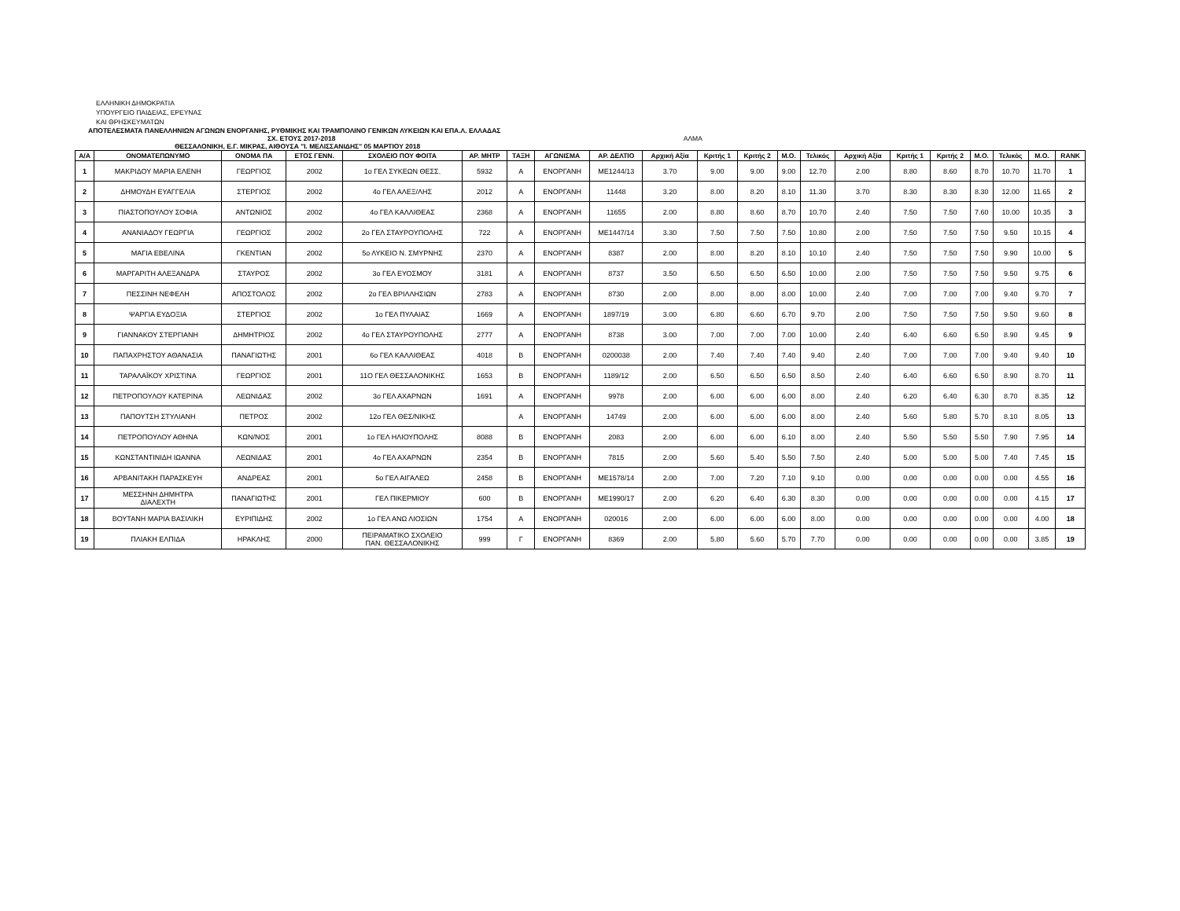ΕΛΛΗΝΙΚΗ ΔΗΜΟΚΡΑΤΙΑ
ΥΠΟΥΡΓΕΙΟ ΠΑΙΔΕΙΑΣ, ΕΡΕΥΝΑΣ
ΚΑΙ ΘΡΗΣΚΕΥΜΑΤΩΝ
ΑΠΟΤΕΛΕΣΜΑΤΑ ΠΑΝΕΛΛΗΝΙΩΝ ΑΓΩΝΩΝ ΕΝΟΡΓΑΝΗΣ, ΡΥΘΜΙΚΗΣ ΚΑΙ ΤΡΑΜΠΟΛΙΝΟ ΓΕΝΙΚΩΝ ΛΥΚΕΙΩΝ ΚΑΙ ΕΠΑ.Λ. ΕΛΛΑΔΑΣ
ΣΧ. ΕΤΟΥΣ 2017-2018 ΑΛΜΑ
ΘΕΣΣΑΛΟΝΙΚΗ, Ε.Γ. ΜΙΚΡΑΣ, ΑΙΘΟΥΣΑ "Ι. ΜΕΛΙΣΣΑΝΙΔΗΣ" 05 ΜΑΡΤΙΟΥ 2018
| Α/Α | ΟΝΟΜΑΤΕΠΩΝΥΜΟ | ΟΝΟΜΑ ΠΑ | ΕΤΟΣ ΓΕΝΝ. | ΣΧΟΛΕΙΟ ΠΟΥ ΦΟΙΤΑ | ΑΡ. ΜΗΤΡ | ΤΑΞΗ | ΑΓΩΝΙΣΜΑ | ΑΡ. ΔΕΛΤΙΟ | Αρχική Αξία | Κριτής 1 | Κριτής 2 | Μ.Ο. | Τελικός | Αρχική Αξία | Κριτής 1 | Κριτής 2 | Μ.Ο. | Τελικός | Μ.Ο. | RANK |
| --- | --- | --- | --- | --- | --- | --- | --- | --- | --- | --- | --- | --- | --- | --- | --- | --- | --- | --- | --- | --- |
| 1 | ΜΑΚΡΙΔΟΥ ΜΑΡΙΑ ΕΛΕΝΗ | ΓΕΩΡΓΙΟΣ | 2002 | 1ο ΓΕΛ ΣΥΚΕΩΝ ΘΕΣΣ. | 5932 | Α | ΕΝΟΡΓΑΝΗ | ΜΕ1244/13 | 3.70 | 9.00 | 9.00 | 9.00 | 12.70 | 2.00 | 8.80 | 8.60 | 8.70 | 10.70 | 11.70 | 1 |
| 2 | ΔΗΜΟΥΔΗ ΕΥΑΓΓΕΛΙΑ | ΣΤΕΡΓΙΟΣ | 2002 | 4ο ΓΕΛ ΑΛΕΞ/ΛΗΣ | 2012 | Α | ΕΝΟΡΓΑΝΗ | 11448 | 3.20 | 8.00 | 8.20 | 8.10 | 11.30 | 3.70 | 8.30 | 8.30 | 8.30 | 12.00 | 11.65 | 2 |
| 3 | ΠΙΑΣΤΟΠΟΥΛΟΥ ΣΟΦΙΑ | ΑΝΤΩΝΙΟΣ | 2002 | 4ο ΓΕΛ ΚΑΛΛΙΘΕΑΣ | 2368 | Α | ΕΝΟΡΓΑΝΗ | 11655 | 2.00 | 8.80 | 8.60 | 8.70 | 10.70 | 2.40 | 7.50 | 7.50 | 7.60 | 10.00 | 10.35 | 3 |
| 4 | ΑΝΑΝΙΑΔΟΥ ΓΕΩΡΓΙΑ | ΓΕΩΡΓΙΟΣ | 2002 | 2ο ΓΕΛ ΣΤΑΥΡΟΥΠΟΛΗΣ | 722 | Α | ΕΝΟΡΓΑΝΗ | ΜΕ1447/14 | 3.30 | 7.50 | 7.50 | 7.50 | 10.80 | 2.00 | 7.50 | 7.50 | 7.50 | 9.50 | 10.15 | 4 |
| 5 | ΜΑΓΙΑ ΕΒΕΛΙΝΑ | ΓΚΕΝΤΙΑΝ | 2002 | 5ο ΛΥΚΕΙΟ Ν. ΣΜΥΡΝΗΣ | 2370 | Α | ΕΝΟΡΓΑΝΗ | 8387 | 2.00 | 8.00 | 8.20 | 8.10 | 10.10 | 2.40 | 7.50 | 7.50 | 7.50 | 9.90 | 10.00 | 5 |
| 6 | ΜΑΡΓΑΡΙΤΗ ΑΛΕΞΑΝΔΡΑ | ΣΤΑΥΡΟΣ | 2002 | 3ο ΓΕΛ ΕΥΟΣΜΟΥ | 3181 | Α | ΕΝΟΡΓΑΝΗ | 8737 | 3.50 | 6.50 | 6.50 | 6.50 | 10.00 | 2.00 | 7.50 | 7.50 | 7.50 | 9.50 | 9.75 | 6 |
| 7 | ΠΕΣΣΙΝΗ ΝΕΦΕΛΗ | ΑΠΟΣΤΟΛΟΣ | 2002 | 2ο ΓΕΛ ΒΡΙΛΛΗΣΙΩΝ | 2783 | Α | ΕΝΟΡΓΑΝΗ | 8730 | 2.00 | 8.00 | 8.00 | 8.00 | 10.00 | 2.40 | 7.00 | 7.00 | 7.00 | 9.40 | 9.70 | 7 |
| 8 | ΨΑΡΓΙΑ ΕΥΔΟΞΙΑ | ΣΤΕΡΓΙΟΣ | 2002 | 1ο ΓΕΛ ΠΥΛΑΙΑΣ | 1669 | Α | ΕΝΟΡΓΑΝΗ | 1897/19 | 3.00 | 6.80 | 6.60 | 6.70 | 9.70 | 2.00 | 7.50 | 7.50 | 7.50 | 9.50 | 9.60 | 8 |
| 9 | ΓΙΑΝΝΑΚΟΥ ΣΤΕΡΓΙΑΝΗ | ΔΗΜΗΤΡΙΟΣ | 2002 | 4ο ΓΕΛ ΣΤΑΥΡΟΥΠΟΛΗΣ | 2777 | Α | ΕΝΟΡΓΑΝΗ | 8738 | 3.00 | 7.00 | 7.00 | 7.00 | 10.00 | 2.40 | 6.40 | 6.60 | 6.50 | 8.90 | 9.45 | 9 |
| 10 | ΠΑΠΑΧΡΗΣΤΟΥ ΑΘΑΝΑΣΙΑ | ΠΑΝΑΓΙΩΤΗΣ | 2001 | 6ο ΓΕΛ ΚΑΛΛΙΘΕΑΣ | 4018 | Β | ΕΝΟΡΓΑΝΗ | 0200038 | 2.00 | 7.40 | 7.40 | 7.40 | 9.40 | 2.40 | 7.00 | 7.00 | 7.00 | 9.40 | 9.40 | 10 |
| 11 | ΤΑΡΑΛΑΪΚΟΥ ΧΡΙΣΤΙΝΑ | ΓΕΩΡΓΙΟΣ | 2001 | 11Ο ΓΕΛ ΘΕΣΣΑΛΟΝΙΚΗΣ | 1653 | Β | ΕΝΟΡΓΑΝΗ | 1189/12 | 2.00 | 6.50 | 6.50 | 6.50 | 8.50 | 2.40 | 6.40 | 6.60 | 6.50 | 8.90 | 8.70 | 11 |
| 12 | ΠΕΤΡΟΠΟΥΛΟΥ ΚΑΤΕΡΙΝΑ | ΛΕΩΝΙΔΑΣ | 2002 | 3ο ΓΕΛ ΑΧΑΡΝΩΝ | 1691 | Α | ΕΝΟΡΓΑΝΗ | 9978 | 2.00 | 6.00 | 6.00 | 6.00 | 8.00 | 2.40 | 6.20 | 6.40 | 6.30 | 8.70 | 8.35 | 12 |
| 13 | ΠΑΠΟΥΤΣΗ ΣΤΥΛΙΑΝΗ | ΠΕΤΡΟΣ | 2002 | 12ο ΓΕΛ ΘΕΣ/ΝΙΚΗΣ | | Α | ΕΝΟΡΓΑΝΗ | 14749 | 2.00 | 6.00 | 6.00 | 6.00 | 8.00 | 2.40 | 5.60 | 5.80 | 5.70 | 8.10 | 8.05 | 13 |
| 14 | ΠΕΤΡΟΠΟΥΛΟΥ ΑΘΗΝΑ | ΚΩΝ/ΝΟΣ | 2001 | 1ο ΓΕΛ ΗΛΙΟΥΠΟΛΗΣ | 8088 | Β | ΕΝΟΡΓΑΝΗ | 2083 | 2.00 | 6.00 | 6.00 | 6.10 | 8.00 | 2.40 | 5.50 | 5.50 | 5.50 | 7.90 | 7.95 | 14 |
| 15 | ΚΩΝΣΤΑΝΤΙΝΙΔΗ ΙΩΑΝΝΑ | ΛΕΩΝΙΔΑΣ | 2001 | 4ο ΓΕΛ ΑΧΑΡΝΩΝ | 2354 | Β | ΕΝΟΡΓΑΝΗ | 7815 | 2.00 | 5.60 | 5.40 | 5.50 | 7.50 | 2.40 | 5.00 | 5.00 | 5.00 | 7.40 | 7.45 | 15 |
| 16 | ΑΡΒΑΝΙΤΑΚΗ ΠΑΡΑΣΚΕΥΗ | ΑΝΔΡΕΑΣ | 2001 | 5ο ΓΕΛ ΑΙΓΑΛΕΩ | 2458 | Β | ΕΝΟΡΓΑΝΗ | ΜΕ1578/14 | 2.00 | 7.00 | 7.20 | 7.10 | 9.10 | 0.00 | 0.00 | 0.00 | 0.00 | 0.00 | 4.55 | 16 |
| 17 | ΜΕΣΣΗΝΗ ΔΗΜΗΤΡΑ ΔΙΑΛΕΧΤΗ | ΠΑΝΑΓΙΩΤΗΣ | 2001 | ΓΕΛ ΠΙΚΕΡΜΙΟΥ | 600 | Β | ΕΝΟΡΓΑΝΗ | ΜΕ1990/17 | 2.00 | 6.20 | 6.40 | 6.30 | 8.30 | 0.00 | 0.00 | 0.00 | 0.00 | 0.00 | 4.15 | 17 |
| 18 | ΒΟΥΤΑΝΗ ΜΑΡΙΑ ΒΑΣΙΛΙΚΗ | ΕΥΡΙΠΙΔΗΣ | 2002 | 1ο ΓΕΛ ΑΝΩ ΛΙΟΣΙΩΝ | 1754 | Α | ΕΝΟΡΓΑΝΗ | 020016 | 2.00 | 6.00 | 6.00 | 6.00 | 8.00 | 0.00 | 0.00 | 0.00 | 0.00 | 0.00 | 4.00 | 18 |
| 19 | ΠΛΙΑΚΗ ΕΛΠΙΔΑ | ΗΡΑΚΛΗΣ | 2000 | ΠΕΙΡΑΜΑΤΙΚΟ ΣΧΟΛΕΙΟ ΠΑΝ. ΘΕΣΣΑΛΟΝΙΚΗΣ | 999 | Γ | ΕΝΟΡΓΑΝΗ | 8369 | 2.00 | 5.80 | 5.60 | 5.70 | 7.70 | 0.00 | 0.00 | 0.00 | 0.00 | 0.00 | 3.85 | 19 |